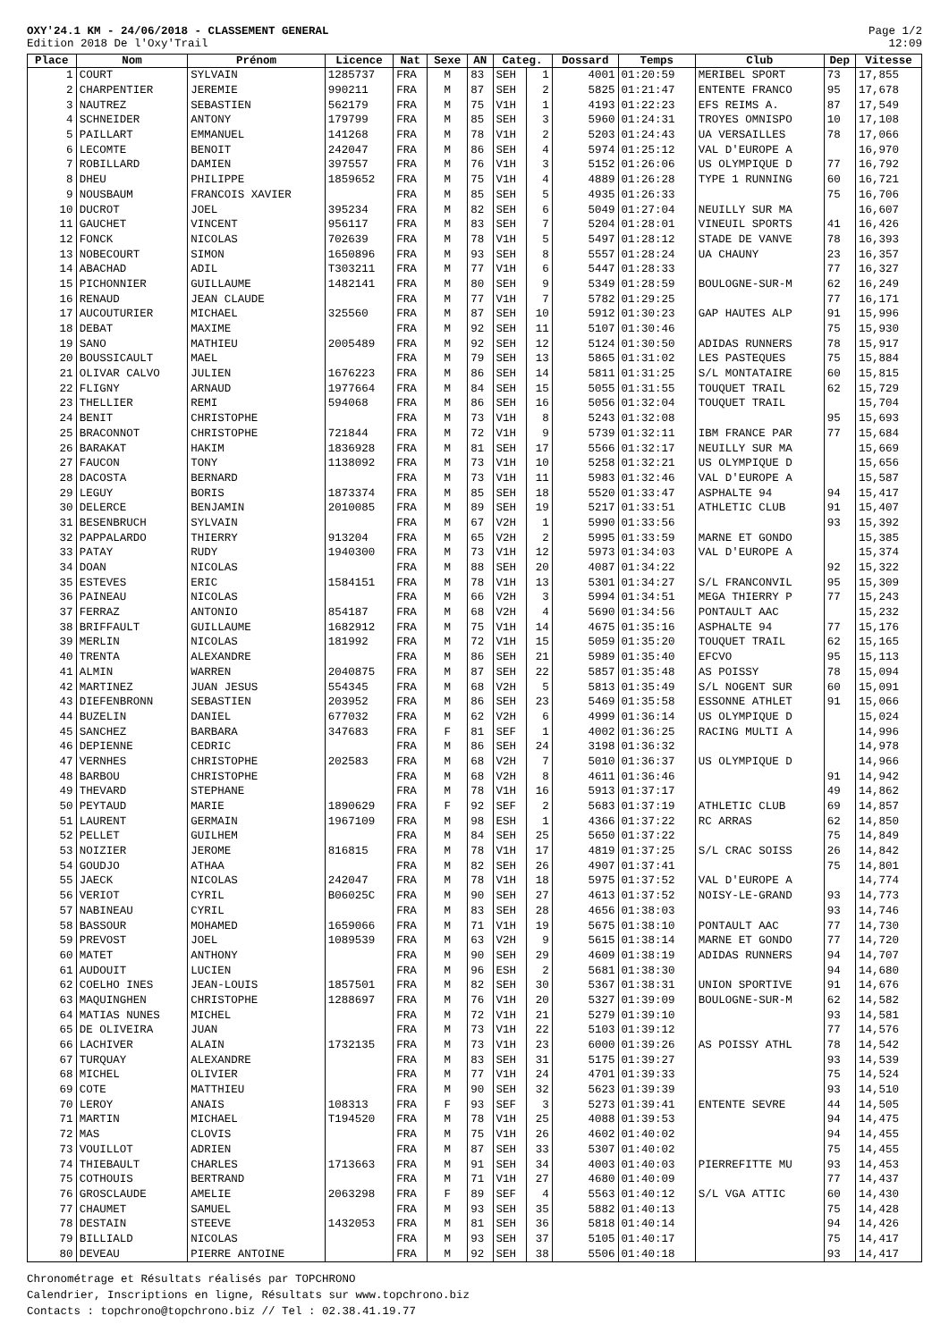OXY'24.1 KM - 24/06/2018 - CLASSEMENT GENERAL
Edition 2018 De l'Oxy'Trail
Page 1/2
12:09
| Place | Nom | Prénom | Licence | Nat | Sexe | AN | Categ. | | Dossard | Temps | Club | Dep | Vitesse |
| --- | --- | --- | --- | --- | --- | --- | --- | --- | --- | --- | --- | --- | --- |
| 1 | COURT | SYLVAIN | 1285737 | FRA | M | 83 | SEH | 1 | 4001 | 01:20:59 | MERIBEL SPORT | 73 | 17,855 |
| 2 | CHARPENTIER | JEREMIE | 990211 | FRA | M | 87 | SEH | 2 | 5825 | 01:21:47 | ENTENTE FRANCO | 95 | 17,678 |
| 3 | NAUTREZ | SEBASTIEN | 562179 | FRA | M | 75 | V1H | 1 | 4193 | 01:22:23 | EFS REIMS A. | 87 | 17,549 |
| 4 | SCHNEIDER | ANTONY | 179799 | FRA | M | 85 | SEH | 3 | 5960 | 01:24:31 | TROYES OMNISPO | 10 | 17,108 |
| 5 | PAILLART | EMMANUEL | 141268 | FRA | M | 78 | V1H | 2 | 5203 | 01:24:43 | UA VERSAILLES | 78 | 17,066 |
| 6 | LECOMTE | BENOIT | 242047 | FRA | M | 86 | SEH | 4 | 5974 | 01:25:12 | VAL D'EUROPE A | | 16,970 |
| 7 | ROBILLARD | DAMIEN | 397557 | FRA | M | 76 | V1H | 3 | 5152 | 01:26:06 | US OLYMPIQUE D | 77 | 16,792 |
| 8 | DHEU | PHILIPPE | 1859652 | FRA | M | 75 | V1H | 4 | 4889 | 01:26:28 | TYPE 1 RUNNING | 60 | 16,721 |
| 9 | NOUSBAUM | FRANCOIS XAVIER | | FRA | M | 85 | SEH | 5 | 4935 | 01:26:33 | | 75 | 16,706 |
| 10 | DUCROT | JOEL | 395234 | FRA | M | 82 | SEH | 6 | 5049 | 01:27:04 | NEUILLY SUR MA | | 16,607 |
| 11 | GAUCHET | VINCENT | 956117 | FRA | M | 83 | SEH | 7 | 5204 | 01:28:01 | VINEUIL SPORTS | 41 | 16,426 |
| 12 | FONCK | NICOLAS | 702639 | FRA | M | 78 | V1H | 5 | 5497 | 01:28:12 | STADE DE VANVE | 78 | 16,393 |
| 13 | NOBECOURT | SIMON | 1650896 | FRA | M | 93 | SEH | 8 | 5557 | 01:28:24 | UA CHAUNY | 23 | 16,357 |
| 14 | ABACHAD | ADIL | T303211 | FRA | M | 77 | V1H | 6 | 5447 | 01:28:33 | | 77 | 16,327 |
| 15 | PICHONNIER | GUILLAUME | 1482141 | FRA | M | 80 | SEH | 9 | 5349 | 01:28:59 | BOULOGNE-SUR-M | 62 | 16,249 |
| 16 | RENAUD | JEAN CLAUDE | | FRA | M | 77 | V1H | 7 | 5782 | 01:29:25 | | 77 | 16,171 |
| 17 | AUCOUTURIER | MICHAEL | 325560 | FRA | M | 87 | SEH | 10 | 5912 | 01:30:23 | GAP HAUTES ALP | 91 | 15,996 |
| 18 | DEBAT | MAXIME | | FRA | M | 92 | SEH | 11 | 5107 | 01:30:46 | | 75 | 15,930 |
| 19 | SANO | MATHIEU | 2005489 | FRA | M | 92 | SEH | 12 | 5124 | 01:30:50 | ADIDAS RUNNERS | 78 | 15,917 |
| 20 | BOUSSICAULT | MAEL | | FRA | M | 79 | SEH | 13 | 5865 | 01:31:02 | LES PASTEQUES | 75 | 15,884 |
| 21 | OLIVAR CALVO | JULIEN | 1676223 | FRA | M | 86 | SEH | 14 | 5811 | 01:31:25 | S/L MONTATAIRE | 60 | 15,815 |
| 22 | FLIGNY | ARNAUD | 1977664 | FRA | M | 84 | SEH | 15 | 5055 | 01:31:55 | TOUQUET TRAIL | 62 | 15,729 |
| 23 | THELLIER | REMI | 594068 | FRA | M | 86 | SEH | 16 | 5056 | 01:32:04 | TOUQUET TRAIL | | 15,704 |
| 24 | BENIT | CHRISTOPHE | | FRA | M | 73 | V1H | 8 | 5243 | 01:32:08 | | 95 | 15,693 |
| 25 | BRACONNOT | CHRISTOPHE | 721844 | FRA | M | 72 | V1H | 9 | 5739 | 01:32:11 | IBM FRANCE PAR | 77 | 15,684 |
| 26 | BARAKAT | HAKIM | 1836928 | FRA | M | 81 | SEH | 17 | 5566 | 01:32:17 | NEUILLY SUR MA | | 15,669 |
| 27 | FAUCON | TONY | 1138092 | FRA | M | 73 | V1H | 10 | 5258 | 01:32:21 | US OLYMPIQUE D | | 15,656 |
| 28 | DACOSTA | BERNARD | | FRA | M | 73 | V1H | 11 | 5983 | 01:32:46 | VAL D'EUROPE A | | 15,587 |
| 29 | LEGUY | BORIS | 1873374 | FRA | M | 85 | SEH | 18 | 5520 | 01:33:47 | ASPHALTE 94 | 94 | 15,417 |
| 30 | DELERCE | BENJAMIN | 2010085 | FRA | M | 89 | SEH | 19 | 5217 | 01:33:51 | ATHLETIC CLUB | 91 | 15,407 |
| 31 | BESENBRUCH | SYLVAIN | | FRA | M | 67 | V2H | 1 | 5990 | 01:33:56 | | 93 | 15,392 |
| 32 | PAPPALARDO | THIERRY | 913204 | FRA | M | 65 | V2H | 2 | 5995 | 01:33:59 | MARNE ET GONDO | | 15,385 |
| 33 | PATAY | RUDY | 1940300 | FRA | M | 73 | V1H | 12 | 5973 | 01:34:03 | VAL D'EUROPE A | | 15,374 |
| 34 | DOAN | NICOLAS | | FRA | M | 88 | SEH | 20 | 4087 | 01:34:22 | | 92 | 15,322 |
| 35 | ESTEVES | ERIC | 1584151 | FRA | M | 78 | V1H | 13 | 5301 | 01:34:27 | S/L FRANCONVIL | 95 | 15,309 |
| 36 | PAINEAU | NICOLAS | | FRA | M | 66 | V2H | 3 | 5994 | 01:34:51 | MEGA THIERRY P | 77 | 15,243 |
| 37 | FERRAZ | ANTONIO | 854187 | FRA | M | 68 | V2H | 4 | 5690 | 01:34:56 | PONTAULT AAC | | 15,232 |
| 38 | BRIFFAULT | GUILLAUME | 1682912 | FRA | M | 75 | V1H | 14 | 4675 | 01:35:16 | ASPHALTE 94 | 77 | 15,176 |
| 39 | MERLIN | NICOLAS | 181992 | FRA | M | 72 | V1H | 15 | 5059 | 01:35:20 | TOUQUET TRAIL | 62 | 15,165 |
| 40 | TRENTA | ALEXANDRE | | FRA | M | 86 | SEH | 21 | 5989 | 01:35:40 | EFCVO | 95 | 15,113 |
| 41 | ALMIN | WARREN | 2040875 | FRA | M | 87 | SEH | 22 | 5857 | 01:35:48 | AS POISSY | 78 | 15,094 |
| 42 | MARTINEZ | JUAN JESUS | 554345 | FRA | M | 68 | V2H | 5 | 5813 | 01:35:49 | S/L NOGENT SUR | 60 | 15,091 |
| 43 | DIEFENBRONN | SEBASTIEN | 203952 | FRA | M | 86 | SEH | 23 | 5469 | 01:35:58 | ESSONNE ATHLET | 91 | 15,066 |
| 44 | BUZELIN | DANIEL | 677032 | FRA | M | 62 | V2H | 6 | 4999 | 01:36:14 | US OLYMPIQUE D | | 15,024 |
| 45 | SANCHEZ | BARBARA | 347683 | FRA | F | 81 | SEF | 1 | 4002 | 01:36:25 | RACING MULTI A | | 14,996 |
| 46 | DEPIENNE | CEDRIC | | FRA | M | 86 | SEH | 24 | 3198 | 01:36:32 | | | 14,978 |
| 47 | VERNHES | CHRISTOPHE | 202583 | FRA | M | 68 | V2H | 7 | 5010 | 01:36:37 | US OLYMPIQUE D | | 14,966 |
| 48 | BARBOU | CHRISTOPHE | | FRA | M | 68 | V2H | 8 | 4611 | 01:36:46 | | 91 | 14,942 |
| 49 | THEVARD | STEPHANE | | FRA | M | 78 | V1H | 16 | 5913 | 01:37:17 | | 49 | 14,862 |
| 50 | PEYTAUD | MARIE | 1890629 | FRA | F | 92 | SEF | 2 | 5683 | 01:37:19 | ATHLETIC CLUB | 69 | 14,857 |
| 51 | LAURENT | GERMAIN | 1967109 | FRA | M | 98 | ESH | 1 | 4366 | 01:37:22 | RC ARRAS | 62 | 14,850 |
| 52 | PELLET | GUILHEM | | FRA | M | 84 | SEH | 25 | 5650 | 01:37:22 | | 75 | 14,849 |
| 53 | NOIZIER | JEROME | 816815 | FRA | M | 78 | V1H | 17 | 4819 | 01:37:25 | S/L CRAC SOISS | 26 | 14,842 |
| 54 | GOUDJO | ATHAA | | FRA | M | 82 | SEH | 26 | 4907 | 01:37:41 | | 75 | 14,801 |
| 55 | JAECK | NICOLAS | 242047 | FRA | M | 78 | V1H | 18 | 5975 | 01:37:52 | VAL D'EUROPE A | | 14,774 |
| 56 | VERIOT | CYRIL | B06025C | FRA | M | 90 | SEH | 27 | 4613 | 01:37:52 | NOISY-LE-GRAND | 93 | 14,773 |
| 57 | NABINEAU | CYRIL | | FRA | M | 83 | SEH | 28 | 4656 | 01:38:03 | | 93 | 14,746 |
| 58 | BASSOUR | MOHAMED | 1659066 | FRA | M | 71 | V1H | 19 | 5675 | 01:38:10 | PONTAULT AAC | 77 | 14,730 |
| 59 | PREVOST | JOEL | 1089539 | FRA | M | 63 | V2H | 9 | 5615 | 01:38:14 | MARNE ET GONDO | 77 | 14,720 |
| 60 | MATET | ANTHONY | | FRA | M | 90 | SEH | 29 | 4609 | 01:38:19 | ADIDAS RUNNERS | 94 | 14,707 |
| 61 | AUDOUIT | LUCIEN | | FRA | M | 96 | ESH | 2 | 5681 | 01:38:30 | | 94 | 14,680 |
| 62 | COELHO INES | JEAN-LOUIS | 1857501 | FRA | M | 82 | SEH | 30 | 5367 | 01:38:31 | UNION SPORTIVE | 91 | 14,676 |
| 63 | MAQUINGHEN | CHRISTOPHE | 1288697 | FRA | M | 76 | V1H | 20 | 5327 | 01:39:09 | BOULOGNE-SUR-M | 62 | 14,582 |
| 64 | MATIAS NUNES | MICHEL | | FRA | M | 72 | V1H | 21 | 5279 | 01:39:10 | | 93 | 14,581 |
| 65 | DE OLIVEIRA | JUAN | | FRA | M | 73 | V1H | 22 | 5103 | 01:39:12 | | 77 | 14,576 |
| 66 | LACHIVER | ALAIN | 1732135 | FRA | M | 73 | V1H | 23 | 6000 | 01:39:26 | AS POISSY ATHL | 78 | 14,542 |
| 67 | TURQUAY | ALEXANDRE | | FRA | M | 83 | SEH | 31 | 5175 | 01:39:27 | | 93 | 14,539 |
| 68 | MICHEL | OLIVIER | | FRA | M | 77 | V1H | 24 | 4701 | 01:39:33 | | 75 | 14,524 |
| 69 | COTE | MATTHIEU | | FRA | M | 90 | SEH | 32 | 5623 | 01:39:39 | | 93 | 14,510 |
| 70 | LEROY | ANAIS | 108313 | FRA | F | 93 | SEF | 3 | 5273 | 01:39:41 | ENTENTE SEVRE | 44 | 14,505 |
| 71 | MARTIN | MICHAEL | T194520 | FRA | M | 78 | V1H | 25 | 4088 | 01:39:53 | | 94 | 14,475 |
| 72 | MAS | CLOVIS | | FRA | M | 75 | V1H | 26 | 4602 | 01:40:02 | | 94 | 14,455 |
| 73 | VOUILLOT | ADRIEN | | FRA | M | 87 | SEH | 33 | 5307 | 01:40:02 | | 75 | 14,455 |
| 74 | THIEBAULT | CHARLES | 1713663 | FRA | M | 91 | SEH | 34 | 4003 | 01:40:03 | PIERREFITTE MU | 93 | 14,453 |
| 75 | COTHOUIS | BERTRAND | | FRA | M | 71 | V1H | 27 | 4680 | 01:40:09 | | 77 | 14,437 |
| 76 | GROSCLAUDE | AMELIE | 2063298 | FRA | F | 89 | SEF | 4 | 5563 | 01:40:12 | S/L VGA ATTIC | 60 | 14,430 |
| 77 | CHAUMET | SAMUEL | | FRA | M | 93 | SEH | 35 | 5882 | 01:40:13 | | 75 | 14,428 |
| 78 | DESTAIN | STEEVE | 1432053 | FRA | M | 81 | SEH | 36 | 5818 | 01:40:14 | | 94 | 14,426 |
| 79 | BILLIALD | NICOLAS | | FRA | M | 93 | SEH | 37 | 5105 | 01:40:17 | | 75 | 14,417 |
| 80 | DEVEAU | PIERRE ANTOINE | | FRA | M | 92 | SEH | 38 | 5506 | 01:40:18 | | 93 | 14,417 |
Chronométrage et Résultats réalisés par TOPCHRONO
Calendrier, Inscriptions en ligne, Résultats sur www.topchrono.biz
Contacts : topchrono@topchrono.biz // Tel : 02.38.41.19.77